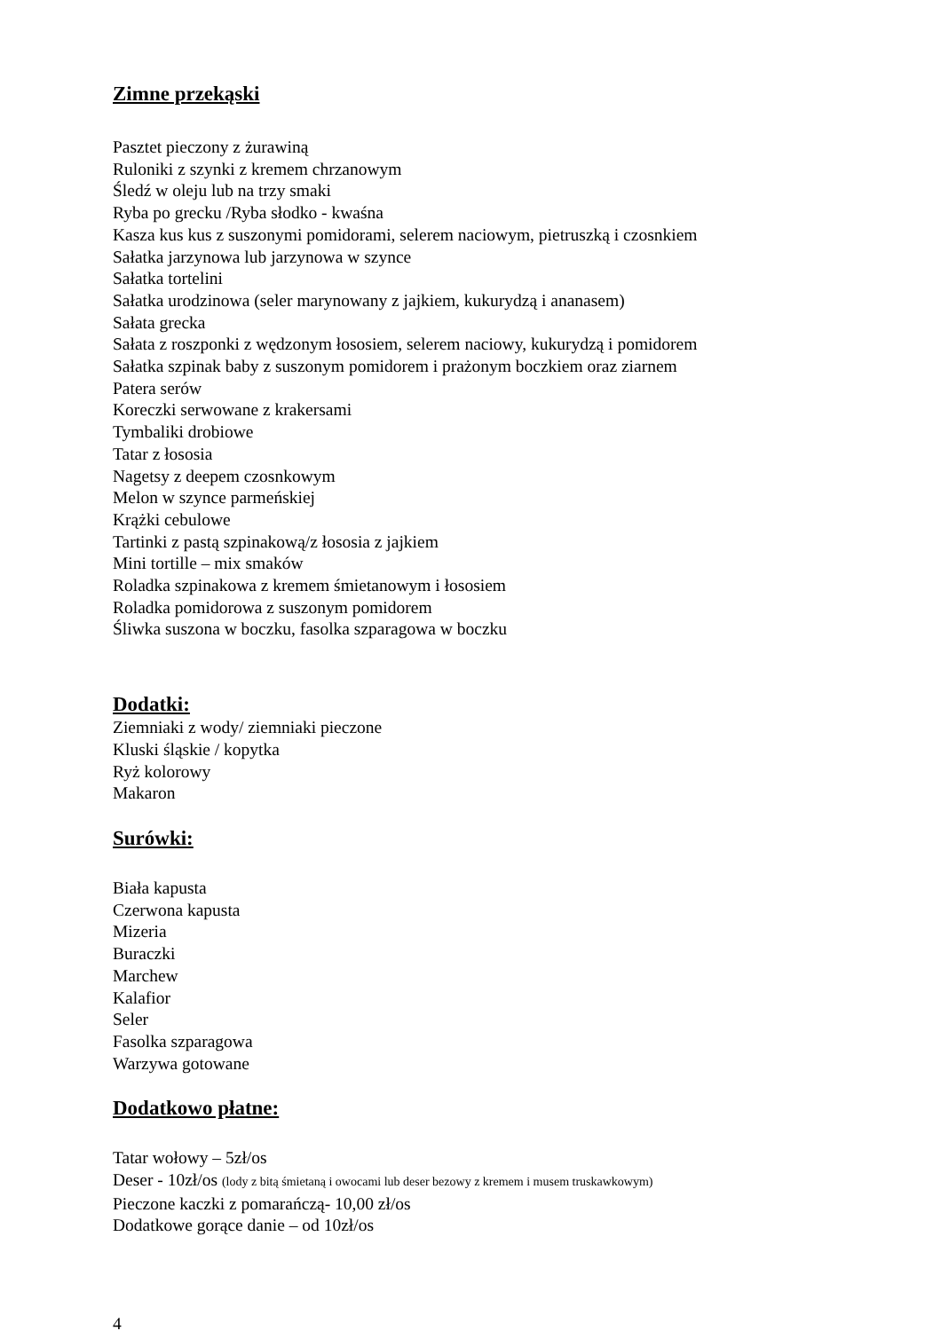Zimne przekąski
Pasztet pieczony z żurawiną
Ruloniki z szynki z kremem chrzanowym
Śledź w oleju lub na trzy smaki
Ryba po grecku /Ryba słodko - kwaśna
Kasza kus kus z suszonymi pomidorami, selerem naciowym, pietruszką i czosnkiem
Sałatka jarzynowa lub jarzynowa w szynce
Sałatka tortelini
Sałatka urodzinowa (seler marynowany z jajkiem, kukurydzą i ananasem)
Sałata grecka
Sałata z roszponki z wędzonym łososiem, selerem naciowy, kukurydzą i pomidorem
Sałatka szpinak baby z suszonym pomidorem i prażonym boczkiem oraz ziarnem
Patera serów
Koreczki serwowane z krakersami
Tymbaliki drobiowe
Tatar z łososia
Nagetsy z deepem czosnkowym
Melon w szynce parmeńskiej
Krążki cebulowe
Tartinki z pastą szpinakową/z łososia z jajkiem
Mini tortille – mix smaków
Roladka szpinakowa z kremem śmietanowym i łososiem
Roladka pomidorowa z suszonym pomidorem
Śliwka suszona w boczku, fasolka szparagowa w boczku
Dodatki:
Ziemniaki z wody/ ziemniaki pieczone
Kluski śląskie / kopytka
Ryż kolorowy
Makaron
Surówki:
Biała kapusta
Czerwona kapusta
Mizeria
Buraczki
Marchew
Kalafior
Seler
Fasolka szparagowa
Warzywa gotowane
Dodatkowo płatne:
Tatar wołowy – 5zł/os
Deser - 10zł/os (lody z bitą śmietaną i owocami lub deser bezowy z kremem i musem truskawkowym)
Pieczone kaczki z pomarańczą- 10,00 zł/os
Dodatkowe gorące danie – od 10zł/os
4